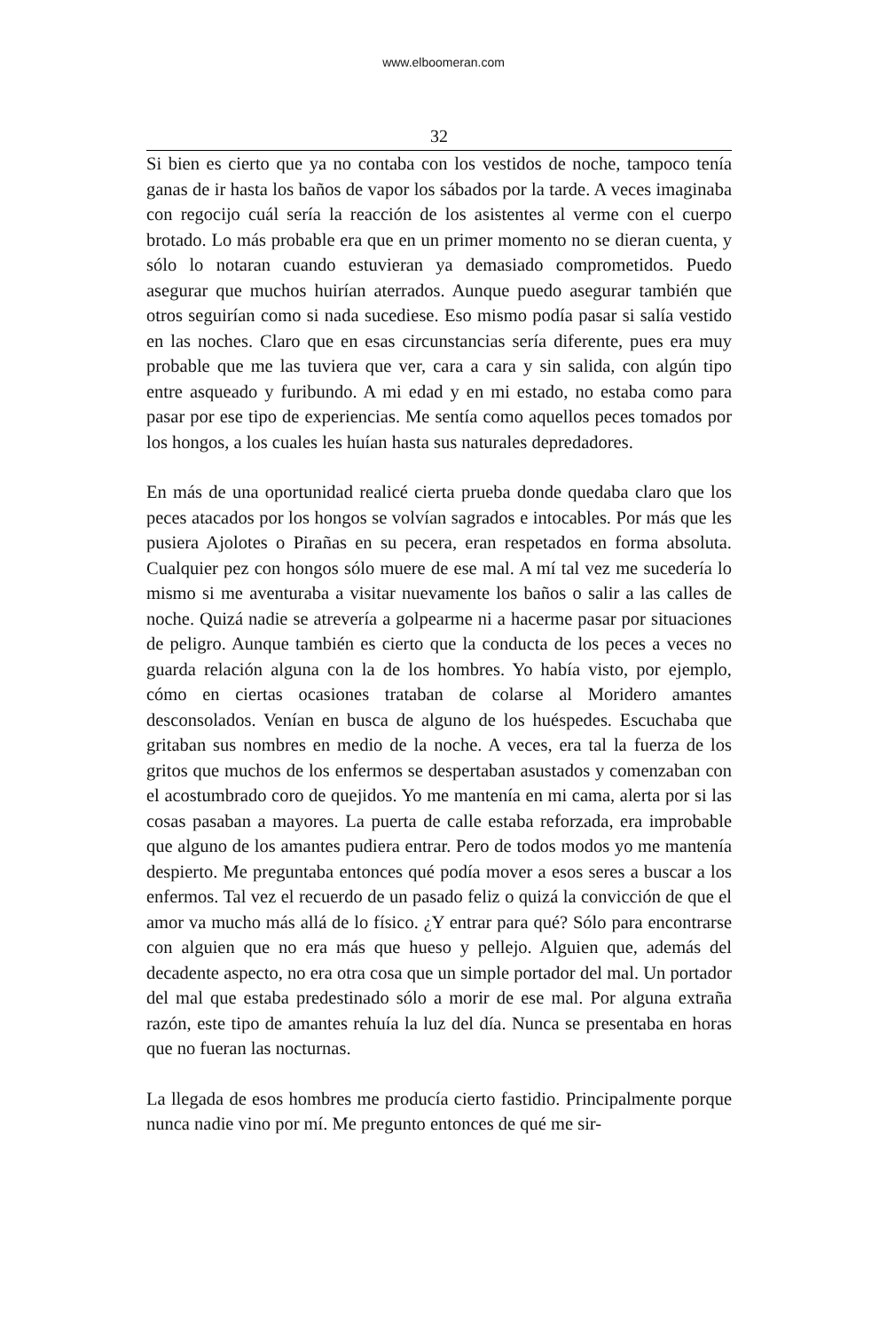www.elboomeran.com
32
Si bien es cierto que ya no contaba con los vestidos de noche, tampoco tenía ganas de ir hasta los baños de vapor los sábados por la tarde. A veces imaginaba con regocijo cuál sería la reacción de los asistentes al verme con el cuerpo brotado. Lo más probable era que en un primer momento no se dieran cuenta, y sólo lo notaran cuando estuvieran ya demasiado comprometidos. Puedo asegurar que muchos huirían aterrados. Aunque puedo asegurar también que otros seguirían como si nada sucediese. Eso mismo podía pasar si salía vestido en las noches. Claro que en esas circunstancias sería diferente, pues era muy probable que me las tuviera que ver, cara a cara y sin salida, con algún tipo entre asqueado y furibundo. A mi edad y en mi estado, no estaba como para pasar por ese tipo de experiencias. Me sentía como aquellos peces tomados por los hongos, a los cuales les huían hasta sus naturales depredadores.
En más de una oportunidad realicé cierta prueba donde quedaba claro que los peces atacados por los hongos se volvían sagrados e intocables. Por más que les pusiera Ajolotes o Pirañas en su pecera, eran respetados en forma absoluta. Cualquier pez con hongos sólo muere de ese mal. A mí tal vez me sucedería lo mismo si me aventuraba a visitar nuevamente los baños o salir a las calles de noche. Quizá nadie se atrevería a golpearme ni a hacerme pasar por situaciones de peligro. Aunque también es cierto que la conducta de los peces a veces no guarda relación alguna con la de los hombres. Yo había visto, por ejemplo, cómo en ciertas ocasiones trataban de colarse al Moridero amantes desconsolados. Venían en busca de alguno de los huéspedes. Escuchaba que gritaban sus nombres en medio de la noche. A veces, era tal la fuerza de los gritos que muchos de los enfermos se despertaban asustados y comenzaban con el acostumbrado coro de quejidos. Yo me mantenía en mi cama, alerta por si las cosas pasaban a mayores. La puerta de calle estaba reforzada, era improbable que alguno de los amantes pudiera entrar. Pero de todos modos yo me mantenía despierto. Me preguntaba entonces qué podía mover a esos seres a buscar a los enfermos. Tal vez el recuerdo de un pasado feliz o quizá la convicción de que el amor va mucho más allá de lo físico. ¿Y entrar para qué? Sólo para encontrarse con alguien que no era más que hueso y pellejo. Alguien que, además del decadente aspecto, no era otra cosa que un simple portador del mal. Un portador del mal que estaba predestinado sólo a morir de ese mal. Por alguna extraña razón, este tipo de amantes rehuía la luz del día. Nunca se presentaba en horas que no fueran las nocturnas.
La llegada de esos hombres me producía cierto fastidio. Principalmente porque nunca nadie vino por mí. Me pregunto entonces de qué me sir-